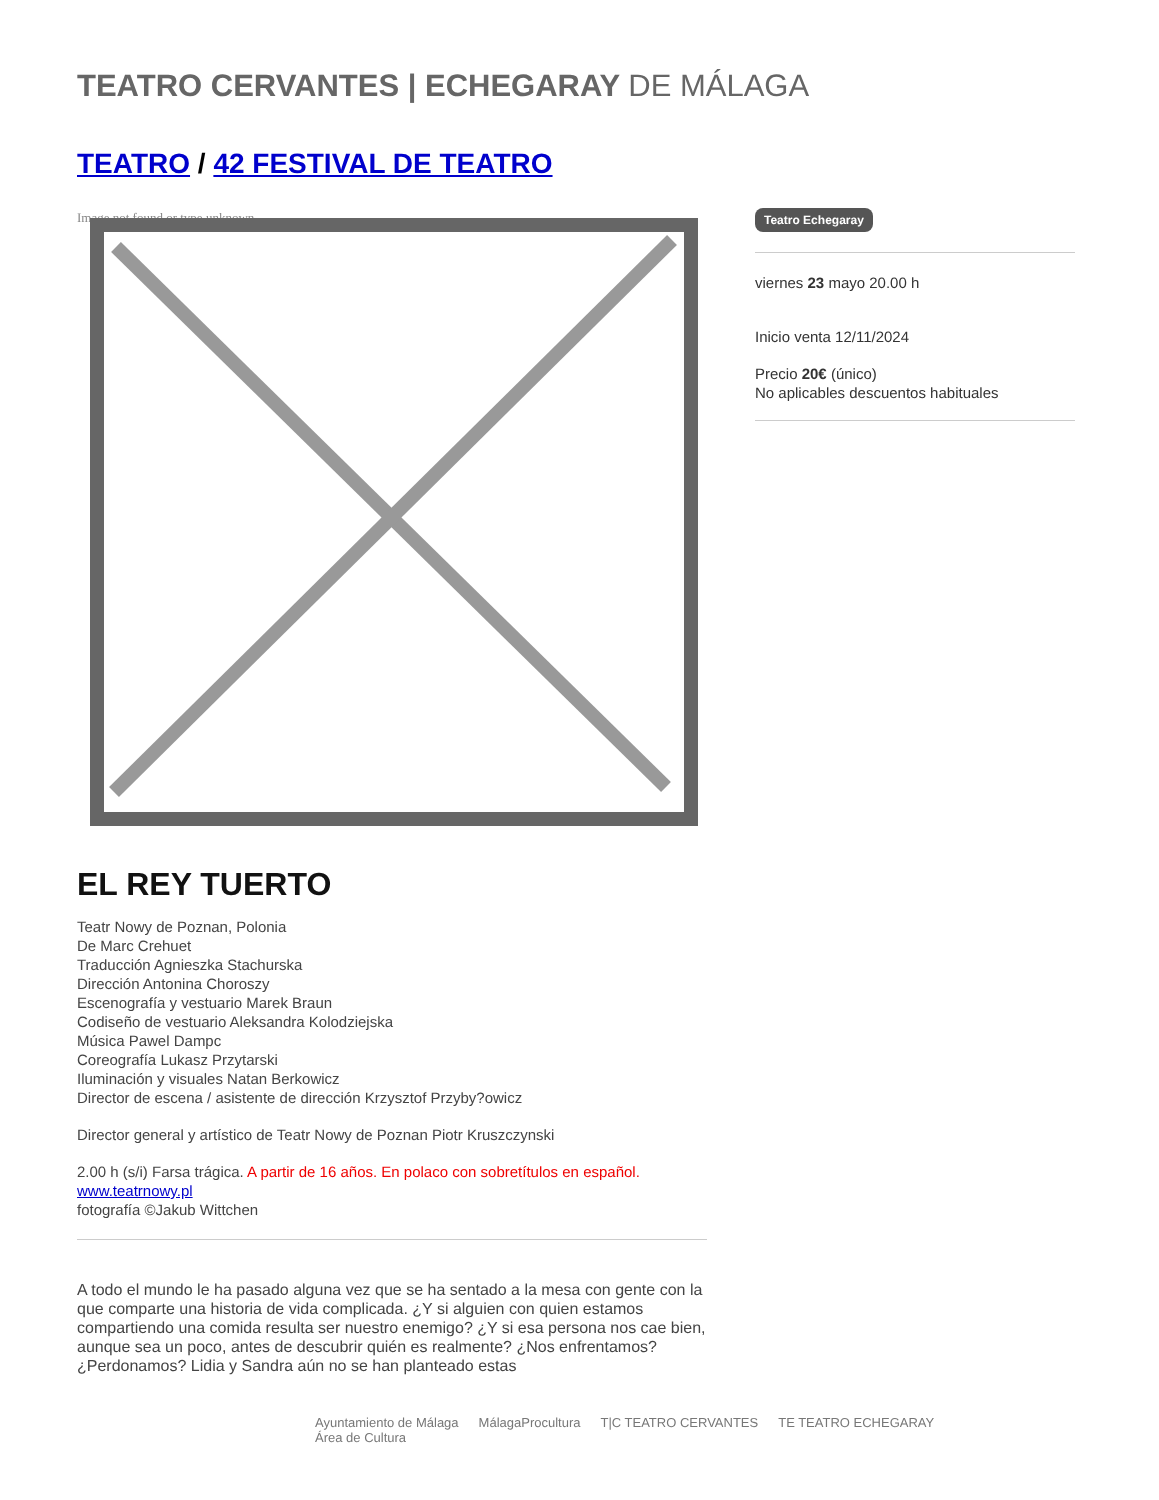TEATRO CERVANTES | ECHEGARAY DE MÁLAGA
TEATRO / 42 FESTIVAL DE TEATRO
Image not found or type unknown
EL REY TUERTO
Teatr Nowy de Poznan, Polonia
De Marc Crehuet
Traducción Agnieszka Stachurska
Dirección Antonina Choroszy
Escenografía y vestuario Marek Braun
Codiseño de vestuario Aleksandra Kolodziejska
Música Pawel Dampc
Coreografía Lukasz Przytarski
Iluminación y visuales Natan Berkowicz
Director de escena / asistente de dirección Krzysztof Przyby?owicz
Director general y artístico de Teatr Nowy de Poznan Piotr Kruszczynski
2.00 h (s/i) Farsa trágica. A partir de 16 años. En polaco con sobretítulos en español.
www.teatrnowy.pl
fotografía ©Jakub Wittchen
A todo el mundo le ha pasado alguna vez que se ha sentado a la mesa con gente con la que comparte una historia de vida complicada. ¿Y si alguien con quien estamos compartiendo una comida resulta ser nuestro enemigo? ¿Y si esa persona nos cae bien, aunque sea un poco, antes de descubrir quién es realmente? ¿Nos enfrentamos? ¿Perdonamos? Lidia y Sandra aún no se han planteado estas
Teatro Echegaray
viernes 23 mayo 20.00 h
Inicio venta 12/11/2024
Precio 20€ (único)
No aplicables descuentos habituales
Ayuntamiento de Málaga
Área de Cultura MálagaProcultura T|C TEATRO CERVANTES TE TEATRO ECHEGARAY